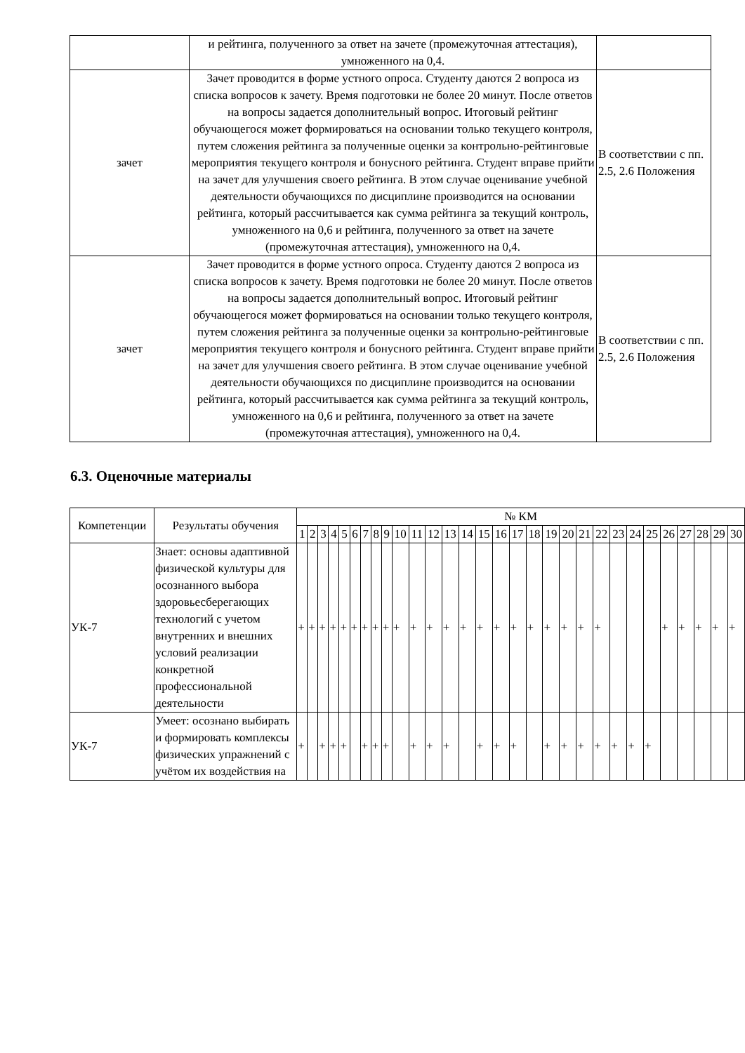| | и рейтинга, полученного за ответ на зачете (промежуточная аттестация), умноженного на 0,4. | |
| зачет | Зачет проводится в форме устного опроса. Студенту даются 2 вопроса из списка вопросов к зачету. Время подготовки не более 20 минут. После ответов на вопросы задается дополнительный вопрос. Итоговый рейтинг обучающегося может формироваться на основании только текущего контроля, путем сложения рейтинга за полученные оценки за контрольно-рейтинговые мероприятия текущего контроля и бонусного рейтинга. Студент вправе прийти на зачет для улучшения своего рейтинга. В этом случае оценивание учебной деятельности обучающихся по дисциплине производится на основании рейтинга, который рассчитывается как сумма рейтинга за текущий контроль, умноженного на 0,6 и рейтинга, полученного за ответ на зачете (промежуточная аттестация), умноженного на 0,4. | В соответствии с пп. 2.5, 2.6 Положения |
| зачет | Зачет проводится в форме устного опроса. Студенту даются 2 вопроса из списка вопросов к зачету. Время подготовки не более 20 минут. После ответов на вопросы задается дополнительный вопрос. Итоговый рейтинг обучающегося может формироваться на основании только текущего контроля, путем сложения рейтинга за полученные оценки за контрольно-рейтинговые мероприятия текущего контроля и бонусного рейтинга. Студент вправе прийти на зачет для улучшения своего рейтинга. В этом случае оценивание учебной деятельности обучающихся по дисциплине производится на основании рейтинга, который рассчитывается как сумма рейтинга за текущий контроль, умноженного на 0,6 и рейтинга, полученного за ответ на зачете (промежуточная аттестация), умноженного на 0,4. | В соответствии с пп. 2.5, 2.6 Положения |
6.3. Оценочные материалы
| Компетенции | Результаты обучения | № КМ | | | | | | | | | | | | | | | | | | | | | | | | | | | | | |
| --- | --- | --- | --- | --- | --- | --- | --- | --- | --- | --- | --- | --- | --- | --- | --- | --- | --- | --- | --- | --- | --- | --- | --- | --- | --- | --- | --- | --- | --- | --- | --- |
| | | 1 | 2 | 3 | 4 | 5 | 6 | 7 | 8 | 9 | 10 | 11 | 12 | 13 | 14 | 15 | 16 | 17 | 18 | 19 | 20 | 21 | 22 | 23 | 24 | 25 | 26 | 27 | 28 | 29 | 30 |
| УК-7 | Знает: основы адаптивной физической культуры для осознанного выбора здоровьесберегающих технологий с учетом внутренних и внешних условий реализации конкретной профессиональной деятельности | + | + | + | + | + | + | + | + | + | + | + | + | + | + | + | + | + | + | + | + | + | + | | | | + | + | + | + | + |
| УК-7 | Умеет: осознано выбирать и формировать комплексы физических упражнений с учётом их воздействия на | + | | + | + | + | | + | + | + | | + | + | + | | + | + | + | | + | + | + | + | + | + | + | | | | | |